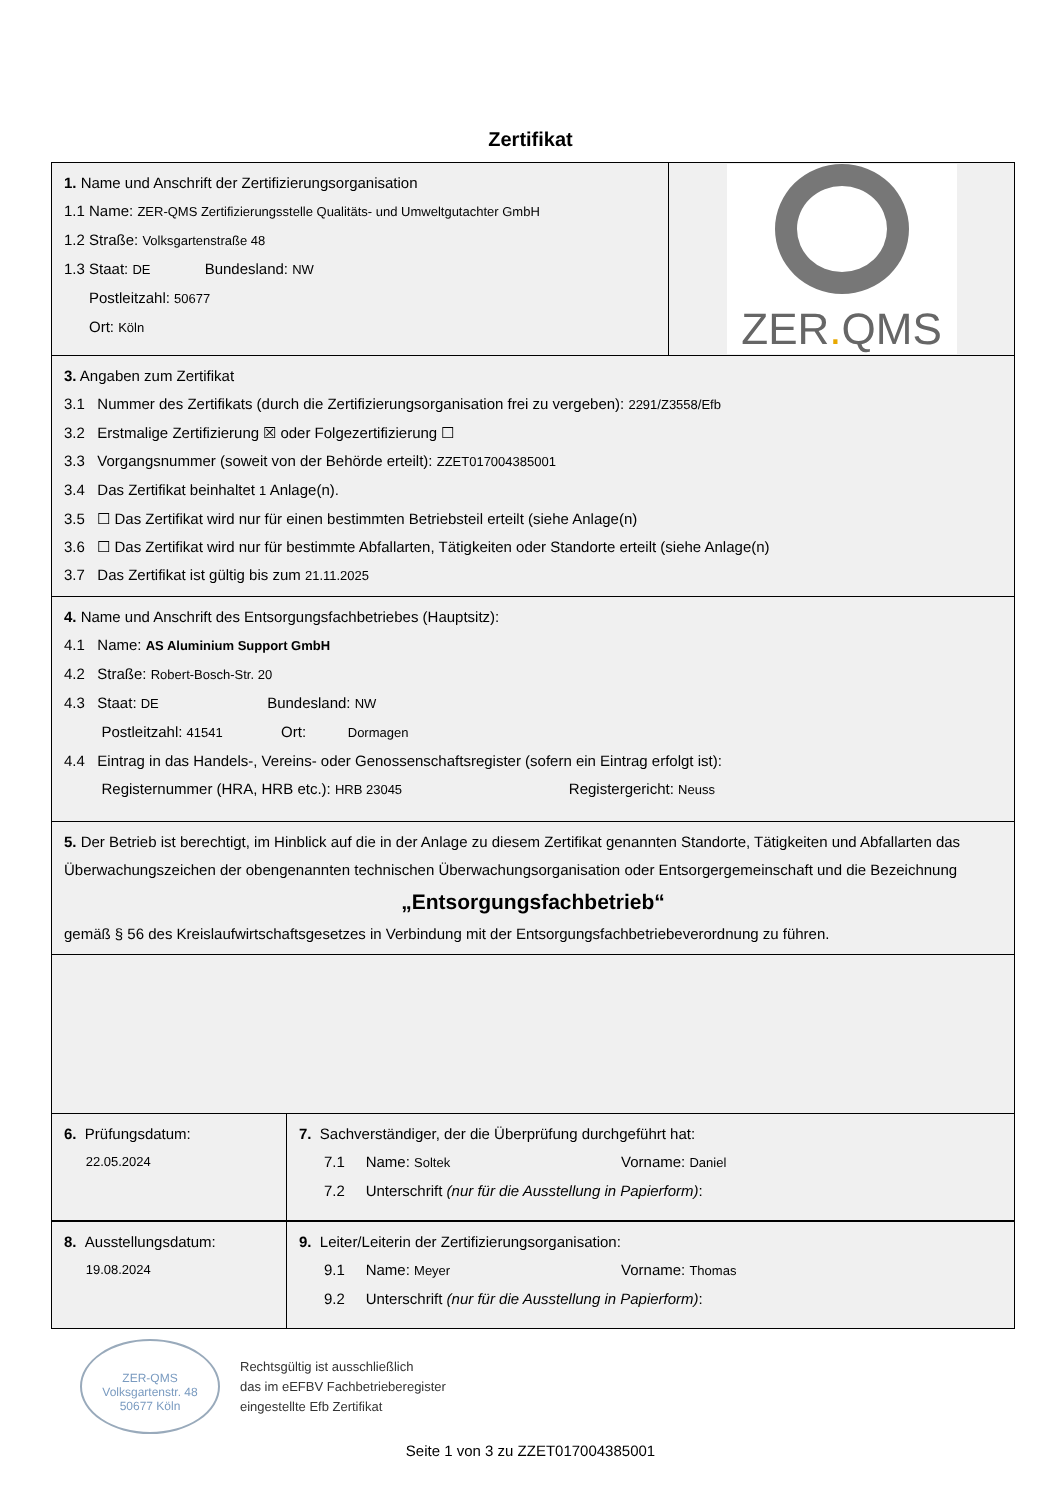Zertifikat
1. Name und Anschrift der Zertifizierungsorganisation
1.1 Name: ZER-QMS Zertifizierungsstelle Qualitäts- und Umweltgutachter GmbH
1.2 Straße: Volksgartenstraße 48
1.3 Staat: DE Bundesland: NW
Postleitzahl: 50677
Ort: Köln
ZER. QMS
3. Angaben zum Zertifikat
3.1 Nummer des Zertifikats (durch die Zertifizierungsorganisation frei zu vergeben): 2291/Z3558/Efb
3.2 Erstmalige Zertifizierung ☒ oder Folgezertifizierung ☐
3.3 Vorgangsnummer (soweit von der Behörde erteilt): ZZET017004385001
3.4 Das Zertifikat beinhaltet 1 Anlage(n).
3.5 ☐ Das Zertifikat wird nur für einen bestimmten Betriebsteil erteilt (siehe Anlage(n)
3.6 ☐ Das Zertifikat wird nur für bestimmte Abfallarten, Tätigkeiten oder Standorte erteilt (siehe Anlage(n)
3.7 Das Zertifikat ist gültig bis zum 21.11.2025
4. Name und Anschrift des Entsorgungsfachbetriebes (Hauptsitz):
4.1 Name: AS Aluminium Support GmbH
4.2 Straße: Robert-Bosch-Str. 20
4.3 Staat: DE Bundesland: NW
Postleitzahl: 41541 Ort: Dormagen
4.4 Eintrag in das Handels-, Vereins- oder Genossenschaftsregister (sofern ein Eintrag erfolgt ist):
Registernummer (HRA, HRB etc.): HRB 23045 Registergericht: Neuss
5. Der Betrieb ist berechtigt, im Hinblick auf die in der Anlage zu diesem Zertifikat genannten Standorte, Tätigkeiten und Abfallarten das Überwachungszeichen der obengenannten technischen Überwachungsorganisation oder Entsorgergemeinschaft und die Bezeichnung
„Entsorgungsfachbetrieb“
gemäß § 56 des Kreislaufwirtschaftsgesetzes in Verbindung mit der Entsorgungsfachbetriebeverordnung zu führen.
6. Prüfungsdatum:
22.05.2024
7. Sachverständiger, der die Überprüfung durchgeführt hat:
7.1 Name: Soltek Vorname: Daniel
7.2 Unterschrift (nur für die Ausstellung in Papierform):
8. Ausstellungsdatum:
19.08.2024
9. Leiter/Leiterin der Zertifizierungsorganisation:
9.1 Name: Meyer Vorname: Thomas
9.2 Unterschrift (nur für die Ausstellung in Papierform):
ZER-QMS
Volksgartenstr. 48
50677 Köln
Rechtsgültig ist ausschließlich
das im eEFBV Fachbetrieberegister
eingestellte Efb Zertifikat
Seite 1 von 3 zu ZZET017004385001